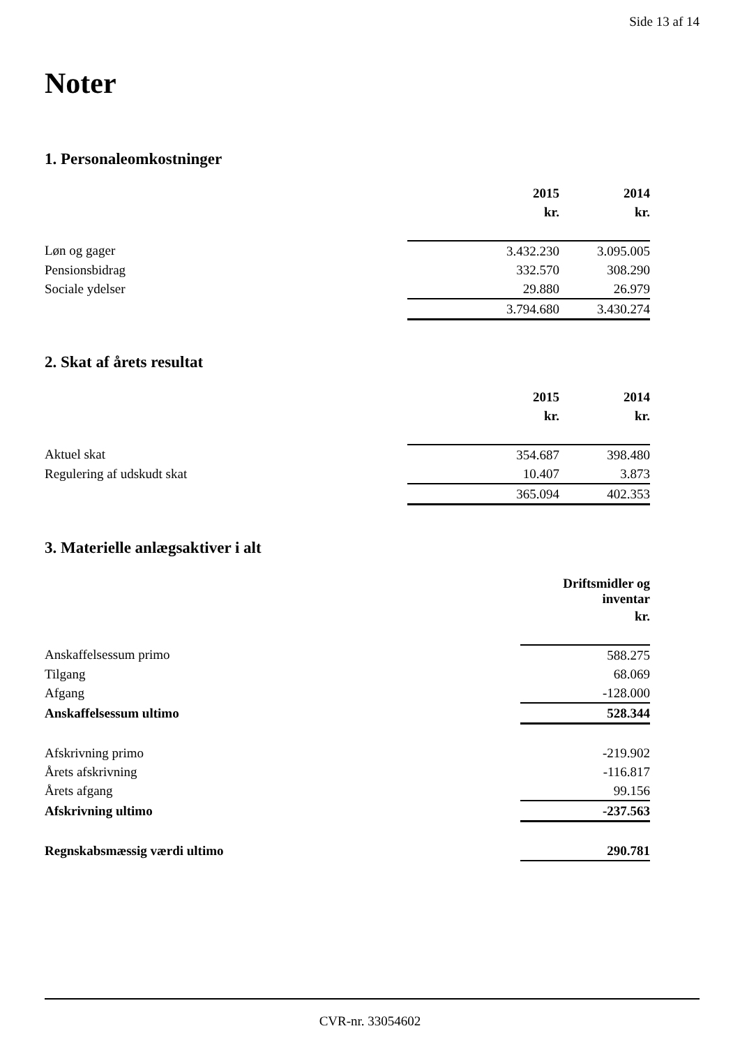Side 13 af 14
Noter
1. Personaleomkostninger
| | 2015 | 2014 |
| | kr. | kr. |
| Løn og gager | 3.432.230 | 3.095.005 |
| Pensionsbidrag | 332.570 | 308.290 |
| Sociale ydelser | 29.880 | 26.979 |
| | 3.794.680 | 3.430.274 |
2. Skat af årets resultat
| | 2015 | 2014 |
| | kr. | kr. |
| Aktuel skat | 354.687 | 398.480 |
| Regulering af udskudt skat | 10.407 | 3.873 |
| | 365.094 | 402.353 |
3. Materielle anlægsaktiver i alt
| | Driftsmidler og inventar |
| | kr. |
| Anskaffelsessum primo | 588.275 |
| Tilgang | 68.069 |
| Afgang | -128.000 |
| Anskaffelsessum ultimo | 528.344 |
| Afskrivning primo | -219.902 |
| Årets afskrivning | -116.817 |
| Årets afgang | 99.156 |
| Afskrivning ultimo | -237.563 |
| Regnskabsmæssig værdi ultimo | 290.781 |
CVR-nr. 33054602